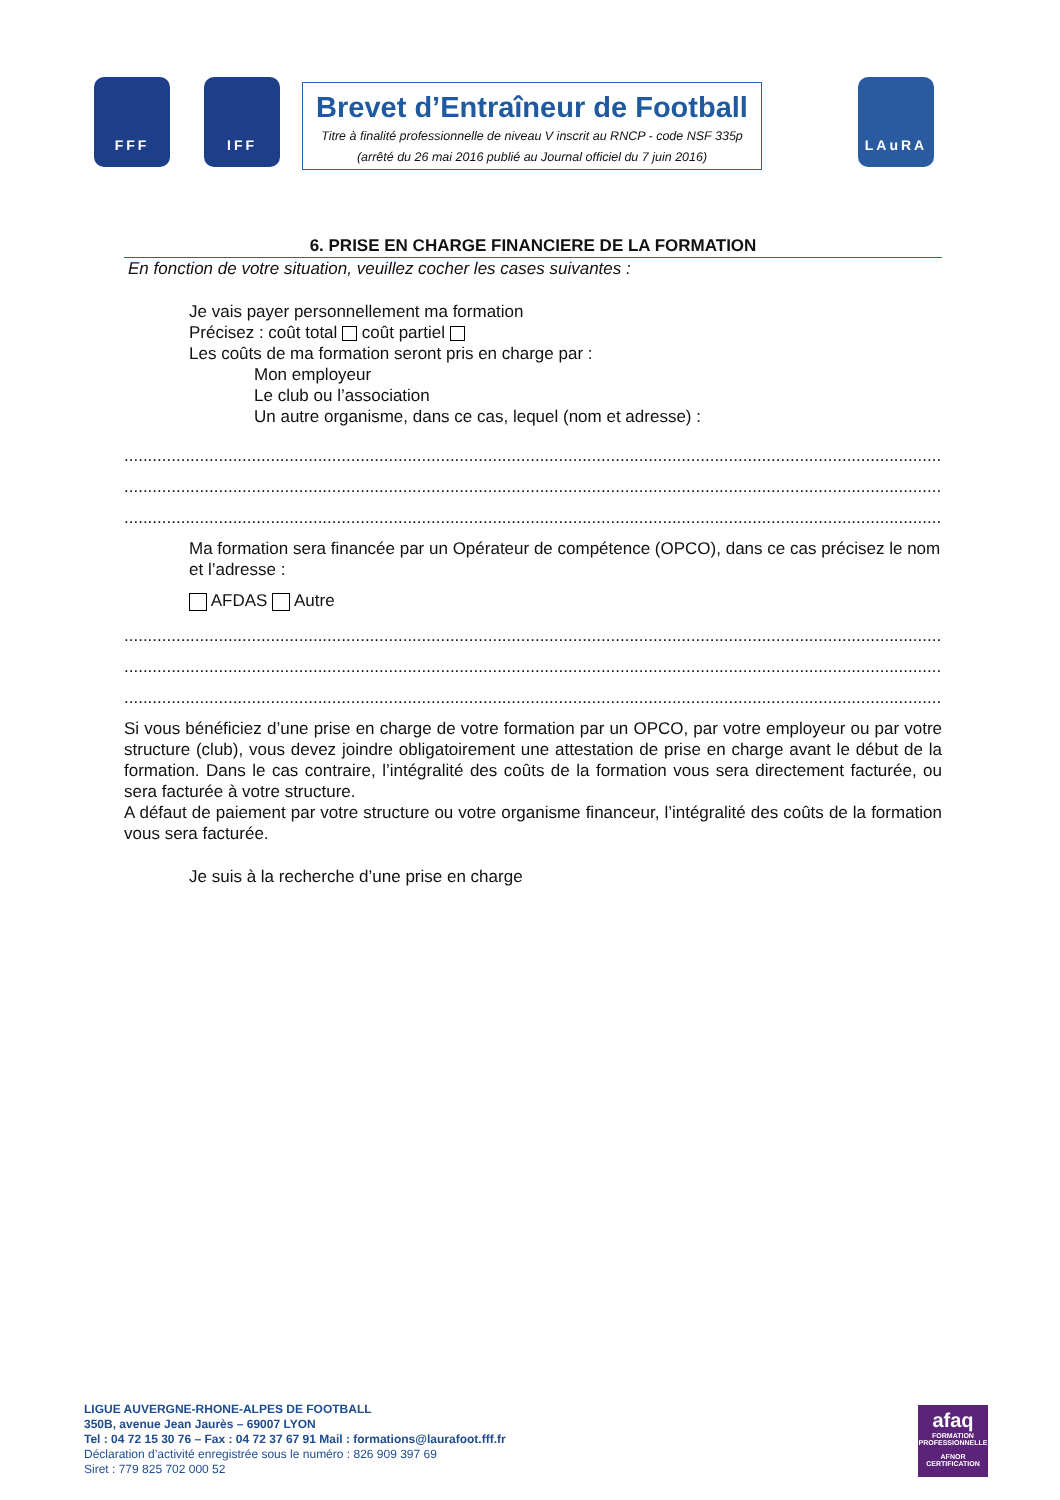FFF IFF LAuRA
Brevet d’Entraîneur de Football
Titre à finalité professionnelle de niveau V inscrit au RNCP - code NSF 335p
(arrêté du 26 mai 2016 publié au Journal officiel du 7 juin 2016)
6. PRISE EN CHARGE FINANCIERE DE LA FORMATION
En fonction de votre situation, veuillez cocher les cases suivantes :
Je vais payer personnellement ma formation
Précisez : coût total coût partiel
Les coûts de ma formation seront pris en charge par :
Mon employeur
Le club ou l’association
Un autre organisme, dans ce cas, lequel (nom et adresse) :
.............................................................................................................................................................................
.............................................................................................................................................................................
.............................................................................................................................................................................
Ma formation sera financée par un Opérateur de compétence (OPCO), dans ce cas précisez le nom et l’adresse :
AFDAS Autre
.............................................................................................................................................................................
.............................................................................................................................................................................
.............................................................................................................................................................................
Si vous bénéficiez d’une prise en charge de votre formation par un OPCO, par votre employeur ou par votre structure (club), vous devez joindre obligatoirement une attestation de prise en charge avant le début de la formation. Dans le cas contraire, l’intégralité des coûts de la formation vous sera directement facturée, ou sera facturée à votre structure.
A défaut de paiement par votre structure ou votre organisme financeur, l’intégralité des coûts de la formation vous sera facturée.
Je suis à la recherche d’une prise en charge
LIGUE AUVERGNE-RHONE-ALPES DE FOOTBALL
350B, avenue Jean Jaurès – 69007 LYON
Tel : 04 72 15 30 76 – Fax : 04 72 37 67 91 Mail : formations@laurafoot.fff.fr
Déclaration d’activité enregistrée sous le numéro : 826 909 397 69
Siret : 779 825 702 000 52
afaq
FORMATION PROFESSIONNELLE
AFNOR CERTIFICATION